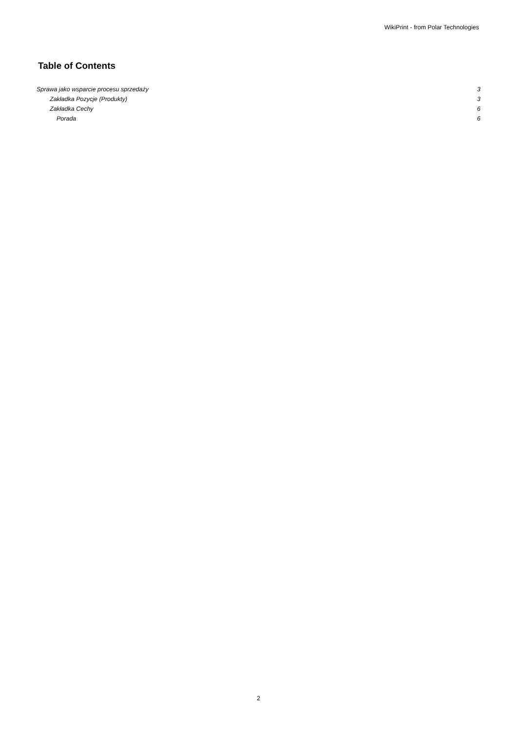WikiPrint - from Polar Technologies
Table of Contents
Sprawa jako wsparcie procesu sprzedaży 3
Zakładka Pozycje (Produkty) 3
Zakładka Cechy 6
Porada 6
2